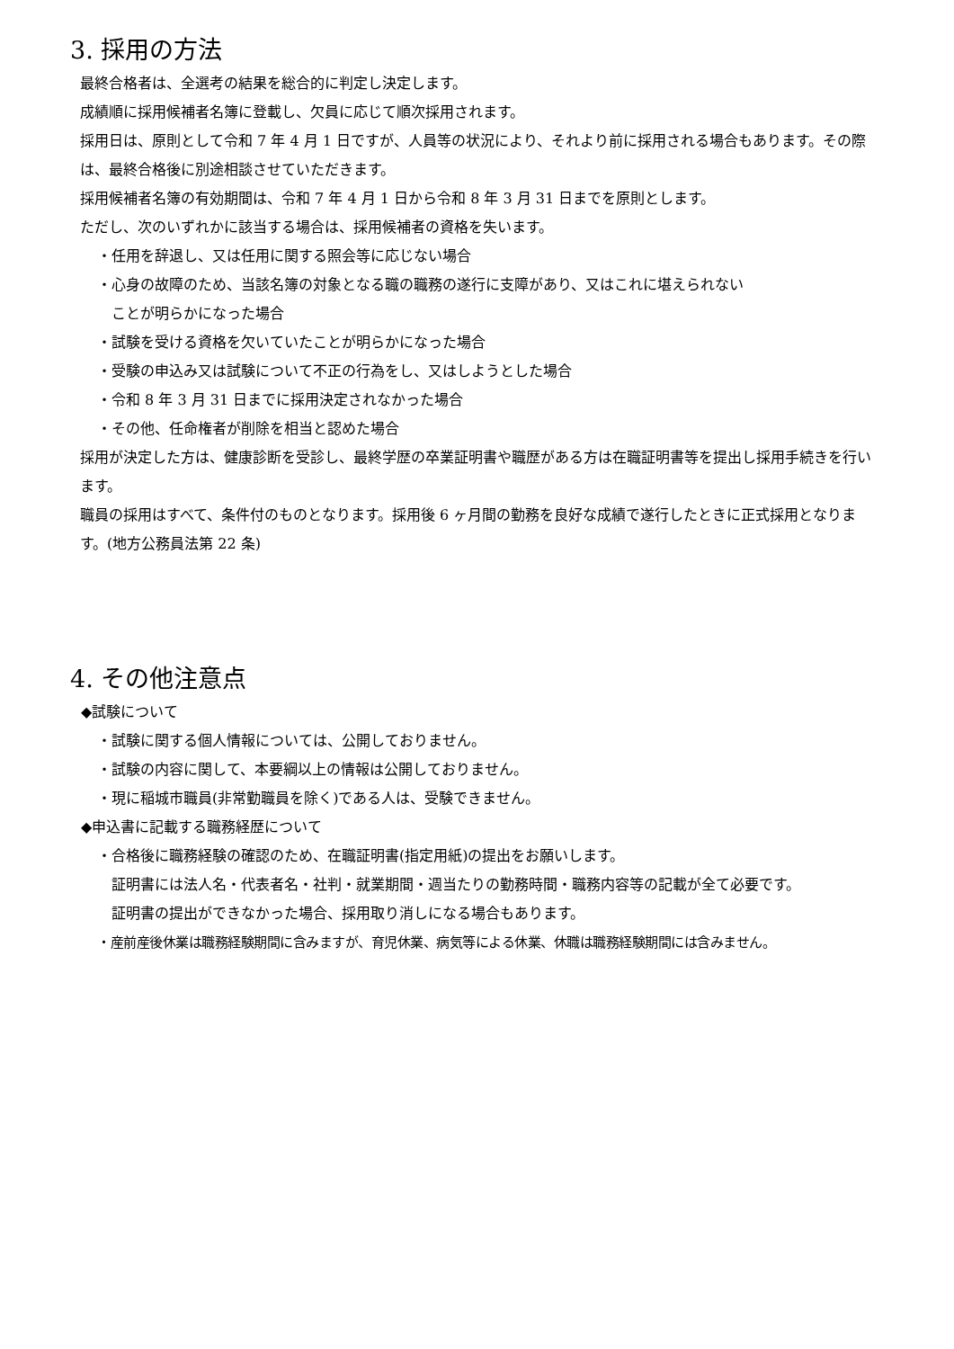3. 採用の方法
最終合格者は、全選考の結果を総合的に判定し決定します。
成績順に採用候補者名簿に登載し、欠員に応じて順次採用されます。
採用日は、原則として令和 7 年 4 月 1 日ですが、人員等の状況により、それより前に採用される場合もあります。その際は、最終合格後に別途相談させていただきます。
採用候補者名簿の有効期間は、令和 7 年 4 月 1 日から令和 8 年 3 月 31 日までを原則とします。
ただし、次のいずれかに該当する場合は、採用候補者の資格を失います。
・任用を辞退し、又は任用に関する照会等に応じない場合
・心身の故障のため、当該名簿の対象となる職の職務の遂行に支障があり、又はこれに堪えられない
ことが明らかになった場合
・試験を受ける資格を欠いていたことが明らかになった場合
・受験の申込み又は試験について不正の行為をし、又はしようとした場合
・令和 8 年 3 月 31 日までに採用決定されなかった場合
・その他、任命権者が削除を相当と認めた場合
採用が決定した方は、健康診断を受診し、最終学歴の卒業証明書や職歴がある方は在職証明書等を提出し採用手続きを行います。
職員の採用はすべて、条件付のものとなります。採用後 6 ヶ月間の勤務を良好な成績で遂行したときに正式採用となります。(地方公務員法第 22 条)
4. その他注意点
◆試験について
・試験に関する個人情報については、公開しておりません。
・試験の内容に関して、本要綱以上の情報は公開しておりません。
・現に稲城市職員(非常勤職員を除く)である人は、受験できません。
◆申込書に記載する職務経歴について
・合格後に職務経験の確認のため、在職証明書(指定用紙)の提出をお願いします。
証明書には法人名・代表者名・社判・就業期間・週当たりの勤務時間・職務内容等の記載が全て必要です。
証明書の提出ができなかった場合、採用取り消しになる場合もあります。
・産前産後休業は職務経験期間に含みますが、育児休業、病気等による休業、休職は職務経験期間には含みません。